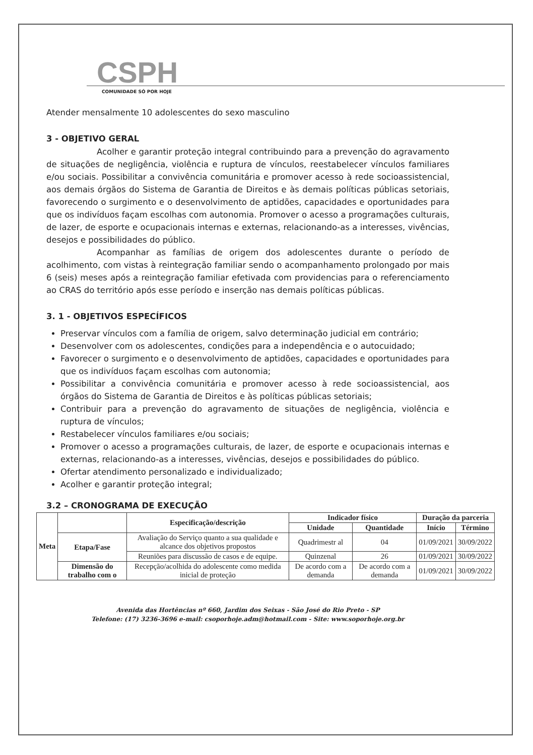CSPH
COMUNIDADE SÓ POR HOJE
Atender mensalmente 10 adolescentes do sexo masculino
3 - OBJETIVO GERAL
Acolher e garantir proteção integral contribuindo para a prevenção do agravamento de situações de negligência, violência e ruptura de vínculos, reestabelecer vínculos familiares e/ou sociais. Possibilitar a convivência comunitária e promover acesso à rede socioassistencial, aos demais órgãos do Sistema de Garantia de Direitos e às demais políticas públicas setoriais, favorecendo o surgimento e o desenvolvimento de aptidões, capacidades e oportunidades para que os indivíduos façam escolhas com autonomia. Promover o acesso a programações culturais, de lazer, de esporte e ocupacionais internas e externas, relacionando-as a interesses, vivências, desejos e possibilidades do público.
Acompanhar as famílias de origem dos adolescentes durante o período de acolhimento, com vistas à reintegração familiar sendo o acompanhamento prolongado por mais 6 (seis) meses após a reintegração familiar efetivada com providencias para o referenciamento ao CRAS do território após esse período e inserção nas demais políticas públicas.
3. 1 - OBJETIVOS ESPECÍFICOS
Preservar vínculos com a família de origem, salvo determinação judicial em contrário;
Desenvolver com os adolescentes, condições para a independência e o autocuidado;
Favorecer o surgimento e o desenvolvimento de aptidões, capacidades e oportunidades para que os indivíduos façam escolhas com autonomia;
Possibilitar a convivência comunitária e promover acesso à rede socioassistencial, aos órgãos do Sistema de Garantia de Direitos e às políticas públicas setoriais;
Contribuir para a prevenção do agravamento de situações de negligência, violência e ruptura de vínculos;
Restabelecer vínculos familiares e/ou sociais;
Promover o acesso a programações culturais, de lazer, de esporte e ocupacionais internas e externas, relacionando-as a interesses, vivências, desejos e possibilidades do público.
Ofertar atendimento personalizado e individualizado;
Acolher e garantir proteção integral;
3.2 – CRONOGRAMA DE EXECUÇÃO
| Meta | | Especificação/descrição | Indicador físico | | Duração da parceria | |
| --- | --- | --- | --- | --- | --- | --- |
| | | | Unidade | Quantidade | Início | Término |
| | Etapa/Fase | Avaliação do Serviço quanto a sua qualidade e alcance dos objetivos propostos | Quadrimestr al | 04 | 01/09/2021 | 30/09/2022 |
| | | Reuniões para discussão de casos e de equipe. | Quinzenal | 26 | 01/09/2021 | 30/09/2022 |
| | Dimensão do trabalho com o | Recepção/acolhida do adolescente como medida inicial de proteção | De acordo com a demanda | De acordo com a demanda | 01/09/2021 | 30/09/2022 |
Avenida das Hortências nº 660, Jardim dos Seixas - São José do Rio Preto - SP
Telefone: (17) 3236-3696 e-mail: csoporhoje.adm@hotmail.com - Site: www.soporhoje.org.br